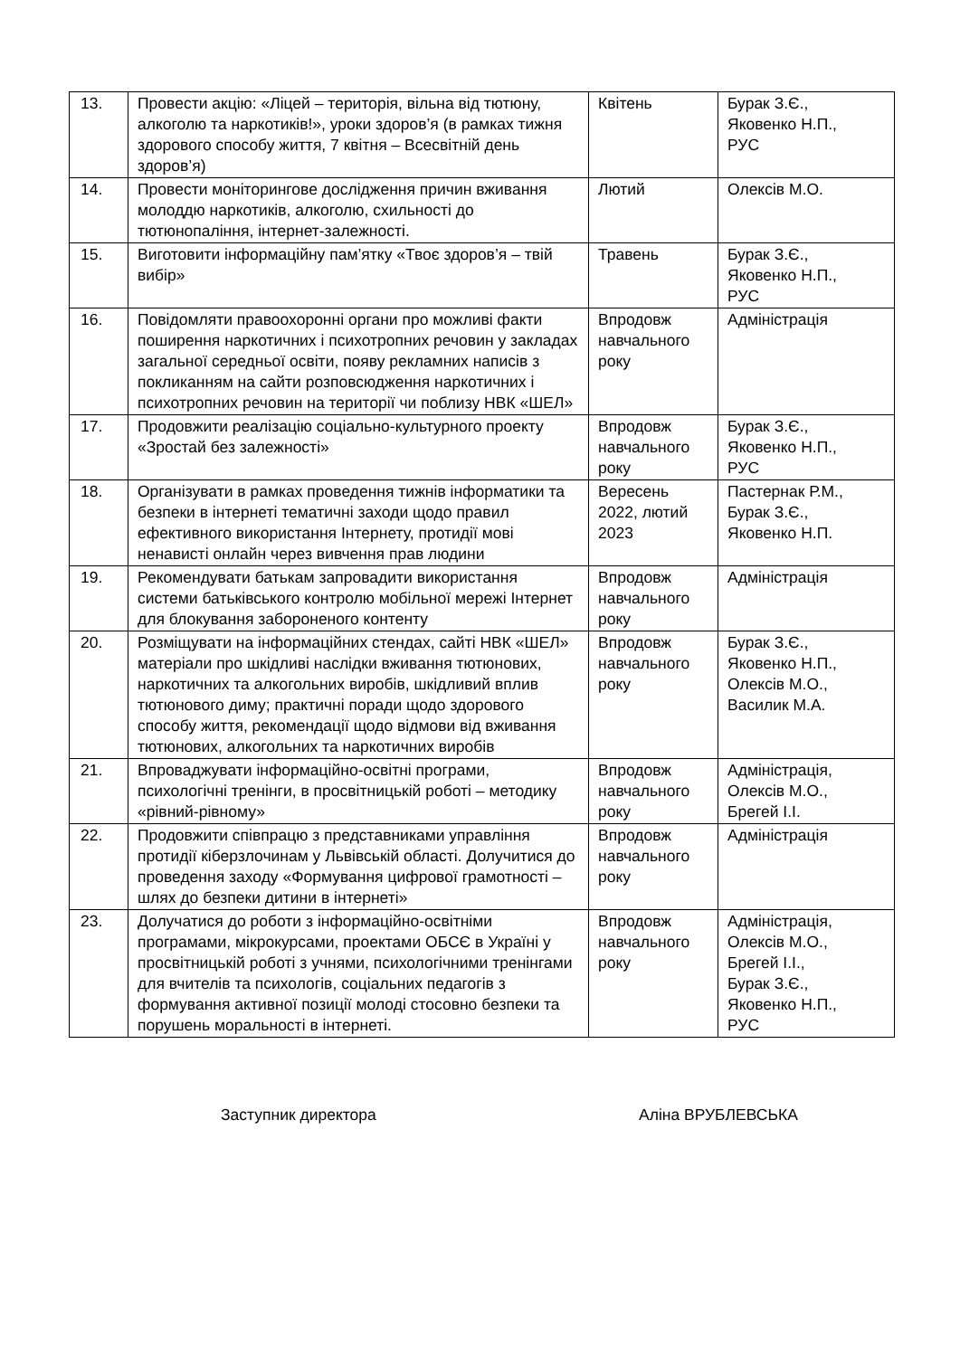| 13. | Провести акцію: «Ліцей – територія, вільна від тютюну, алкоголю та наркотиків!», уроки здоров’я (в рамках тижня здорового способу життя, 7 квітня – Всесвітній день здоров’я) | Квітень | Бурак З.Є., Яковенко Н.П., РУС |
| 14. | Провести моніторингове дослідження причин вживання молоддю наркотиків, алкоголю, схильності до тютюнопаління, інтернет-залежності. | Лютий | Олексів М.О. |
| 15. | Виготовити інформаційну пам’ятку «Твоє здоров’я – твій вибір» | Травень | Бурак З.Є., Яковенко Н.П., РУС |
| 16. | Повідомляти правоохоронні органи про можливі факти поширення наркотичних і психотропних речовин у закладах загальної середньої освіти, появу рекламних написів з покликанням на сайти розповсюдження наркотичних і психотропних речовин на території чи поблизу НВК «ШЕЛ» | Впродовж навчального року | Адміністрація |
| 17. | Продовжити реалізацію соціально-культурного проекту «Зростай без залежності» | Впродовж навчального року | Бурак З.Є., Яковенко Н.П., РУС |
| 18. | Організувати в рамках проведення тижнів інформатики та безпеки в інтернеті тематичні заходи щодо правил ефективного використання Інтернету, протидії мові ненависті онлайн через вивчення прав людини | Вересень 2022, лютий 2023 | Пастернак Р.М., Бурак З.Є., Яковенко Н.П. |
| 19. | Рекомендувати батькам запровадити використання системи батьківського контролю мобільної мережі Інтернет для блокування забороненого контенту | Впродовж навчального року | Адміністрація |
| 20. | Розміщувати на інформаційних стендах, сайті НВК «ШЕЛ» матеріали про шкідливі наслідки вживання тютюнових, наркотичних та алкогольних виробів, шкідливий вплив тютюнового диму; практичні поради щодо здорового способу життя, рекомендації щодо відмови від вживання тютюнових, алкогольних та наркотичних виробів | Впродовж навчального року | Бурак З.Є., Яковенко Н.П., Олексів М.О., Василик М.А. |
| 21. | Впроваджувати інформаційно-освітні програми, психологічні тренінги, в просвітницькій роботі – методику «рівний-рівному» | Впродовж навчального року | Адміністрація, Олексів М.О., Брегей І.І. |
| 22. | Продовжити співпрацю з представниками управління протидії кіберзлочинам у Львівській області. Долучитися до проведення заходу «Формування цифрової грамотності – шлях до безпеки дитини в інтернеті» | Впродовж навчального року | Адміністрація |
| 23. | Долучатися до роботи з інформаційно-освітніми програмами, мікрокурсами, проектами ОБСЄ в Україні у просвітницькій роботі з учнями, психологічними тренінгами для вчителів та психологів, соціальних педагогів з формування активної позиції молоді стосовно безпеки та порушень моральності в інтернеті. | Впродовж навчального року | Адміністрація, Олексів М.О., Брегей І.І., Бурак З.Є., Яковенко Н.П., РУС |
Заступник директора Аліна ВРУБЛЕВСЬКА